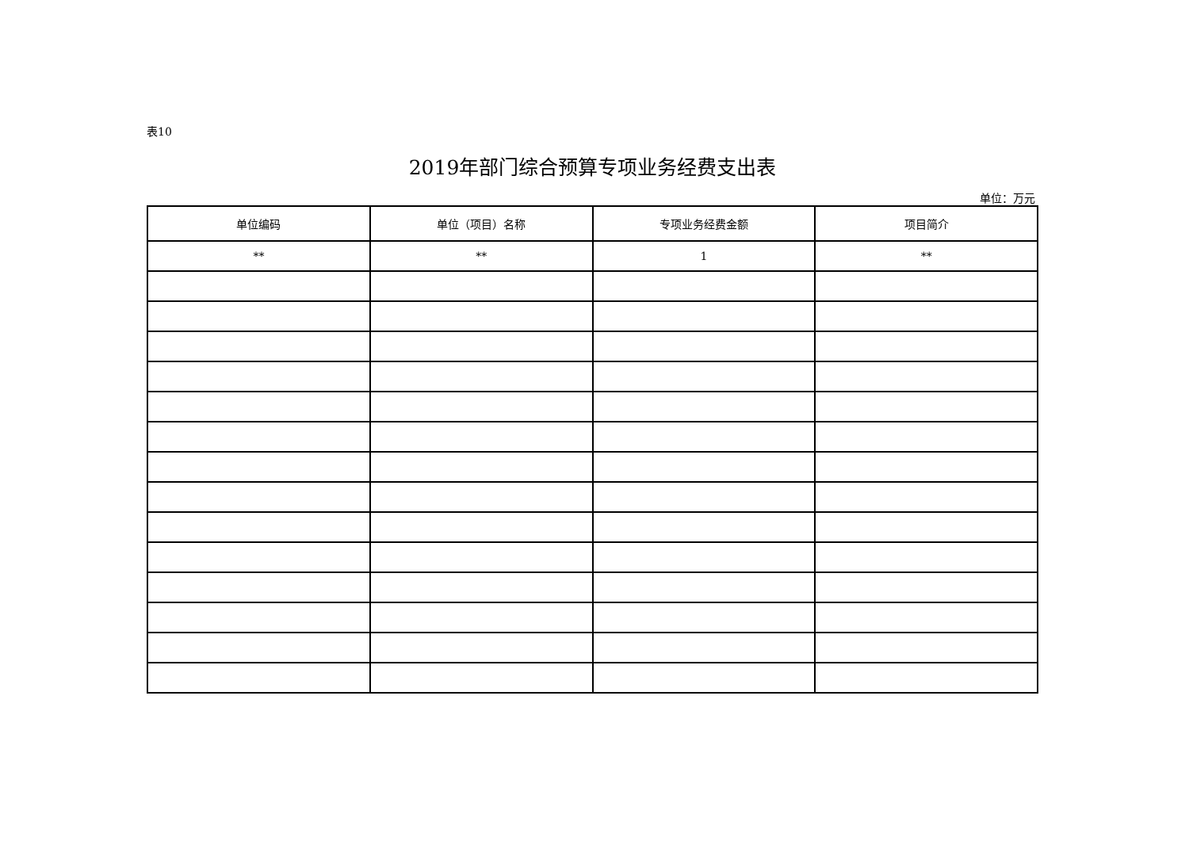表10
2019年部门综合预算专项业务经费支出表
单位：万元
| 单位编码 | 单位（项目）名称 | 专项业务经费金额 | 项目简介 |
| --- | --- | --- | --- |
| ** | ** | 1 | ** |